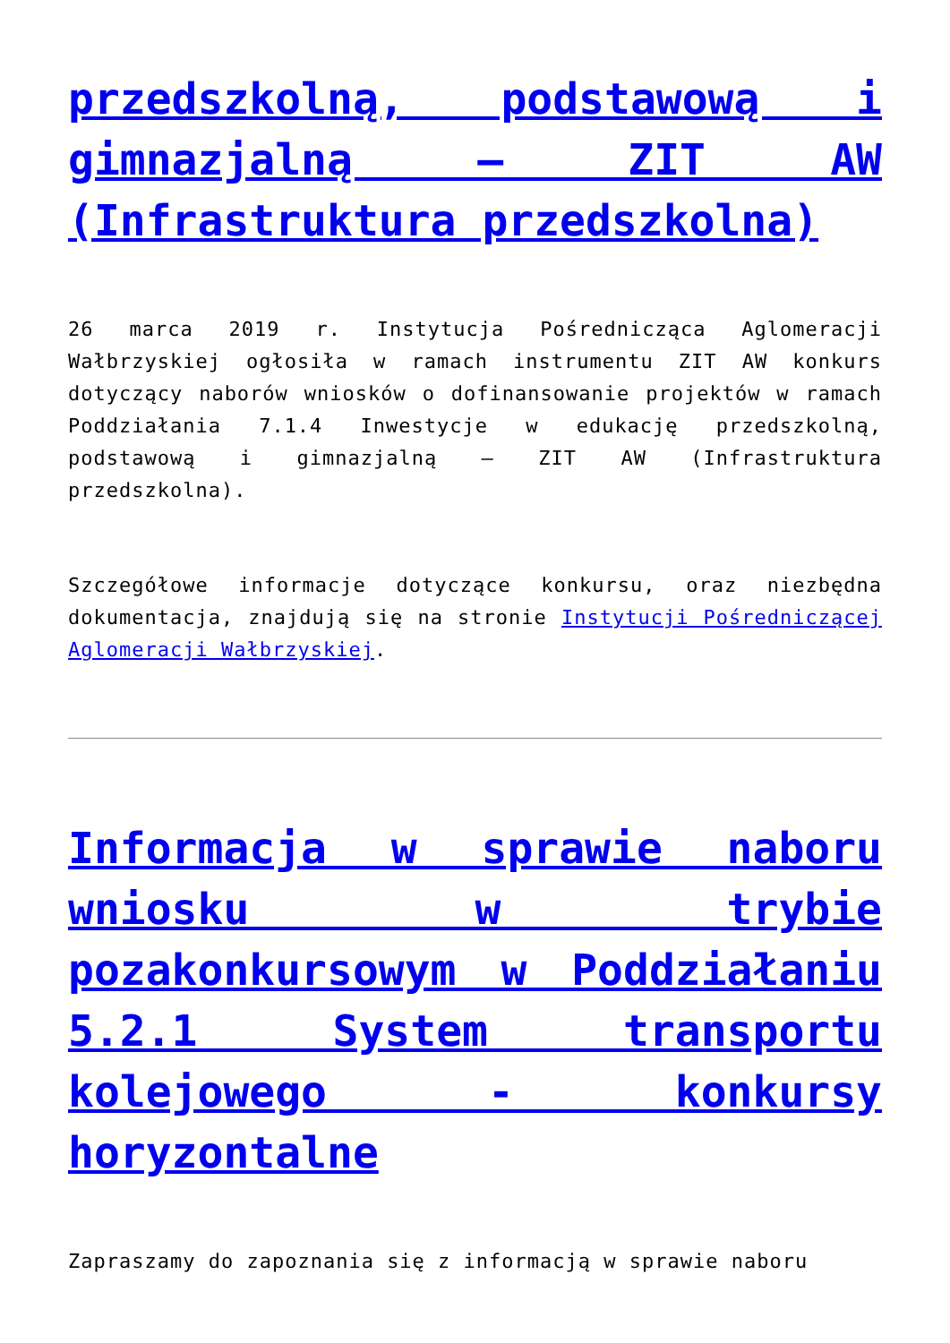przedszkolną, podstawową i gimnazjalną – ZIT AW (Infrastruktura przedszkolna)
26 marca 2019 r. Instytucja Pośrednicząca Aglomeracji Wałbrzyskiej ogłosiła w ramach instrumentu ZIT AW konkurs dotyczący naborów wniosków o dofinansowanie projektów w ramach Poddziałania 7.1.4 Inwestycje w edukację przedszkolną, podstawową i gimnazjalną – ZIT AW (Infrastruktura przedszkolna).
Szczegółowe informacje dotyczące konkursu, oraz niezbędna dokumentacja, znajdują się na stronie Instytucji Pośredniczącej Aglomeracji Wałbrzyskiej.
Informacja w sprawie naboru wniosku w trybie pozakonkursowym w Poddziałaniu 5.2.1 System transportu kolejowego - konkursy horyzontalne
Zapraszamy do zapoznania się z informacją w sprawie naboru